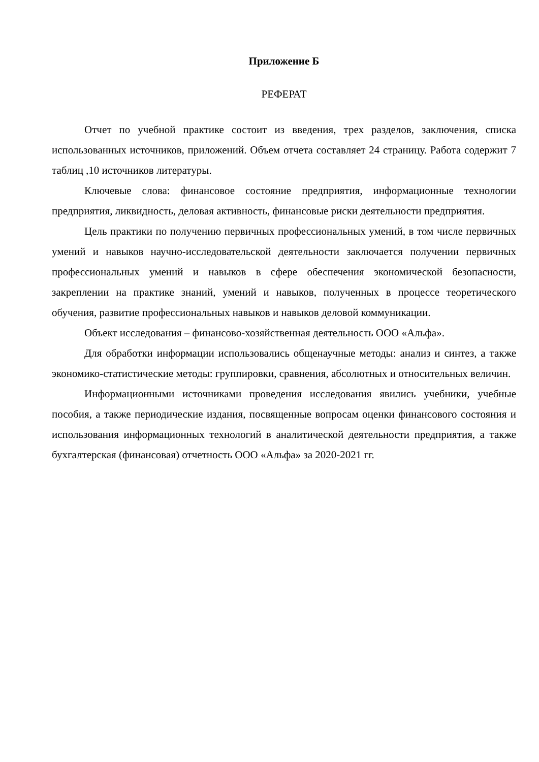Приложение Б
РЕФЕРАТ
Отчет по учебной практике состоит из введения, трех разделов, заключения, списка использованных источников, приложений. Объем отчета составляет 24 страницу. Работа содержит 7 таблиц ,10 источников литературы.
Ключевые слова: финансовое состояние предприятия, информационные технологии предприятия, ликвидность, деловая активность, финансовые риски деятельности предприятия.
Цель практики по получению первичных профессиональных умений, в том числе первичных умений и навыков научно-исследовательской деятельности заключается получении первичных профессиональных умений и навыков в сфере обеспечения экономической безопасности, закреплении на практике знаний, умений и навыков, полученных в процессе теоретического обучения, развитие профессиональных навыков и навыков деловой коммуникации.
Объект исследования – финансово-хозяйственная деятельность ООО «Альфа».
Для обработки информации использовались общенаучные методы: анализ и синтез, а также экономико-статистические методы: группировки, сравнения, абсолютных и относительных величин.
Информационными источниками проведения исследования явились учебники, учебные пособия, а также периодические издания, посвященные вопросам оценки финансового состояния и использования информационных технологий в аналитической деятельности предприятия, а также бухгалтерская (финансовая) отчетность ООО «Альфа» за 2020-2021 гг.